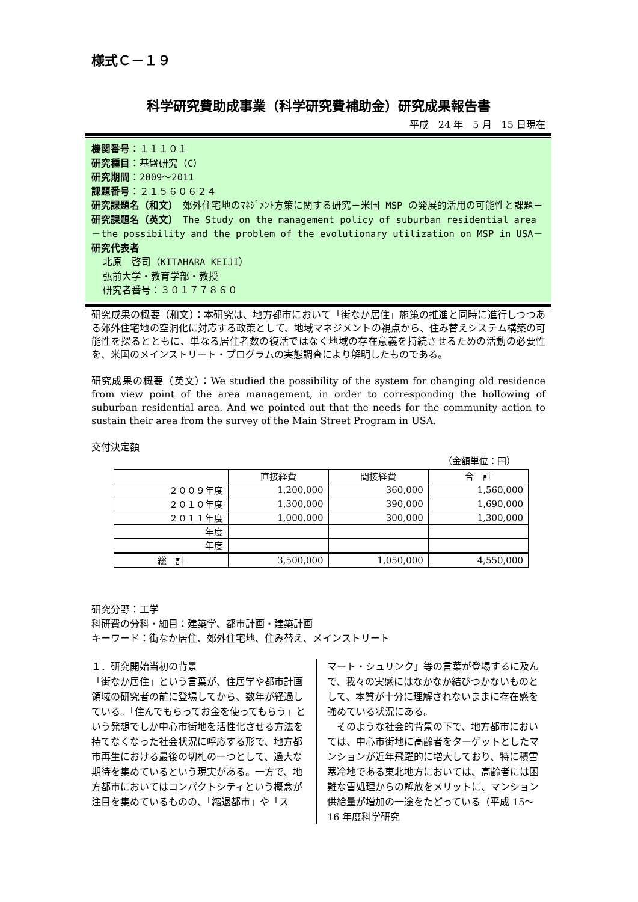様式Ｃ－１９
科学研究費助成事業（科学研究費補助金）研究成果報告書
平成　24 年　5 月　15 日現在
機関番号：１１１０１
研究種目：基盤研究（C）
研究期間：2009～2011
課題番号：２１５６０６２４
研究課題名（和文）　郊外住宅地のﾏﾈｼﾞﾒﾝﾄ方策に関する研究－米国 MSP の発展的活用の可能性と課題－
研究課題名（英文）　The Study on the management policy of suburban residential area －the possibility and the problem of the evolutionary utilization on MSP in USA－
研究代表者
北原　啓司（KITAHARA KEIJI）
弘前大学・教育学部・教授
研究者番号：３０１７７８６０
研究成果の概要（和文）：本研究は、地方都市において「街なか居住」施策の推進と同時に進行しつつある郊外住宅地の空洞化に対応する政策として、地域マネジメントの視点から、住み替えシステム構築の可能性を探るとともに、単なる居住者数の復活ではなく地域の存在意義を持続させるための活動の必要性を、米国のメインストリート・プログラムの実態調査により解明したものである。
研究成果の概要（英文）：We studied the possibility of the system for changing old residence from view point of the area management, in order to corresponding the hollowing of suburban residential area. And we pointed out that the needs for the community action to sustain their area from the survey of the Main Street Program in USA.
交付決定額
（金額単位：円）
| | 直接経費 | 間接経費 | 合 計 |
| --- | --- | --- | --- |
| ２００９年度 | 1,200,000 | 360,000 | 1,560,000 |
| ２０１０年度 | 1,300,000 | 390,000 | 1,690,000 |
| ２０１１年度 | 1,000,000 | 300,000 | 1,300,000 |
| 年度 | | | |
| 年度 | | | |
| 総 計 | 3,500,000 | 1,050,000 | 4,550,000 |
研究分野：工学
科研費の分科・細目：建築学、都市計画・建築計画
キーワード：街なか居住、郊外住宅地、住み替え、メインストリート
１．研究開始当初の背景
「街なか居住」という言葉が、住居学や都市計画領域の研究者の前に登場してから、数年が経過している。「住んでもらってお金を使ってもらう」という発想でしか中心市街地を活性化させる方法を持てなくなった社会状況に呼応する形で、地方都市再生における最後の切札の一つとして、過大な期待を集めているという現実がある。一方で、地方都市においてはコンパクトシティという概念が注目を集めているものの、「縮退都市」や「ス
マート・シュリンク」等の言葉が登場するに及んで、我々の実感にはなかなか結びつかないものとして、本質が十分に理解されないままに存在感を強めている状況にある。
　そのような社会的背景の下で、地方都市においては、中心市街地に高齢者をターゲットとしたマンションが近年飛躍的に増大しており、特に積雪寒冷地である東北地方においては、高齢者には困難な雪処理からの解放をメリットに、マンション供給量が増加の一途をたどっている（平成 15～16 年度科学研究